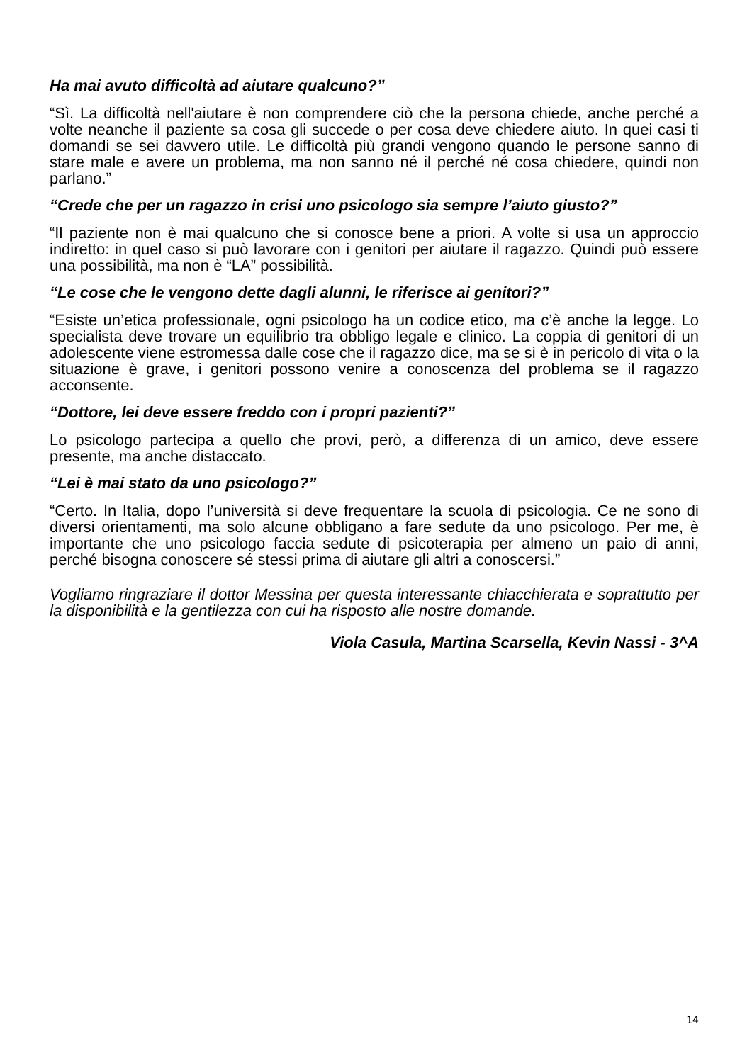Ha mai avuto difficoltà ad aiutare qualcuno?”
“Sì. La difficoltà nell'aiutare è non comprendere ciò che la persona chiede, anche perché a volte neanche il paziente sa cosa gli succede o per cosa deve chiedere aiuto. In quei casi ti domandi se sei davvero utile. Le difficoltà più grandi vengono quando le persone sanno di stare male e avere un problema, ma non sanno né il perché né cosa chiedere, quindi non parlano.”
“Crede che per un ragazzo in crisi uno psicologo sia sempre l’aiuto giusto?”
“Il paziente non è mai qualcuno che si conosce bene a priori. A volte si usa un approccio indiretto: in quel caso si può lavorare con i genitori per aiutare il ragazzo. Quindi può essere una possibilità, ma non è “LA” possibilità.
“Le cose che le vengono dette dagli alunni, le riferisce ai genitori?”
“Esiste un’etica professionale, ogni psicologo ha un codice etico, ma c’è anche la legge. Lo specialista deve trovare un equilibrio tra obbligo legale e clinico. La coppia di genitori di un adolescente viene estromessa dalle cose che il ragazzo dice, ma se si è in pericolo di vita o la situazione è grave, i genitori possono venire a conoscenza del problema se il ragazzo acconsente.
“Dottore, lei deve essere freddo con i propri pazienti?”
Lo psicologo partecipa a quello che provi, però, a differenza di un amico, deve essere presente, ma anche distaccato.
“Lei è mai stato da uno psicologo?”
“Certo. In Italia, dopo l’università si deve frequentare la scuola di psicologia. Ce ne sono di diversi orientamenti, ma solo alcune obbligano a fare sedute da uno psicologo. Per me, è importante che uno psicologo faccia sedute di psicoterapia per almeno un paio di anni, perché bisogna conoscere sé stessi prima di aiutare gli altri a conoscersi.”
Vogliamo ringraziare il dottor Messina per questa interessante chiacchierata e soprattutto per la disponibilità e la gentilezza con cui ha risposto alle nostre domande.
Viola Casula, Martina Scarsella, Kevin Nassi - 3^A
14